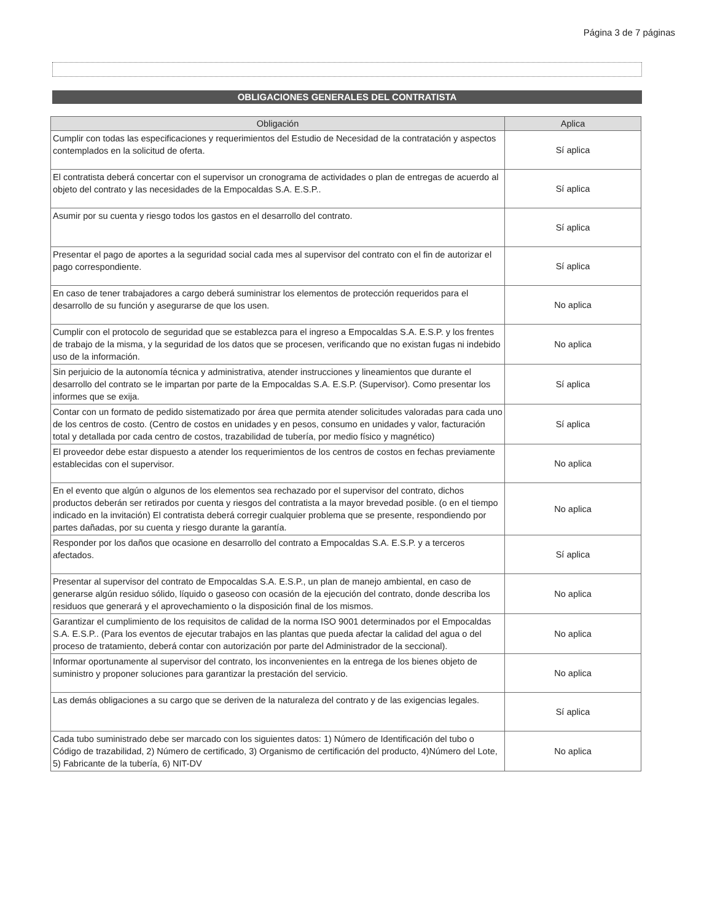Página 3 de 7 páginas
OBLIGACIONES GENERALES DEL CONTRATISTA
| Obligación | Aplica |
| --- | --- |
| Cumplir con todas las especificaciones y requerimientos del Estudio de Necesidad de la contratación y aspectos contemplados en la solicitud de oferta. | Sí aplica |
| El contratista deberá concertar con el supervisor un cronograma de actividades o plan de entregas de acuerdo al objeto del contrato y las necesidades de la Empocaldas S.A. E.S.P.. | Sí aplica |
| Asumir por su cuenta y riesgo todos los gastos en el desarrollo del contrato. | Sí aplica |
| Presentar el pago de aportes a la seguridad social cada mes al supervisor del contrato con el fin de autorizar el pago correspondiente. | Sí aplica |
| En caso de tener trabajadores a cargo deberá suministrar los elementos de protección requeridos para el desarrollo de su función y asegurarse de que los usen. | No aplica |
| Cumplir con el protocolo de seguridad que se establezca para el ingreso a Empocaldas S.A. E.S.P. y los frentes de trabajo de la misma, y la seguridad de los datos que se procesen, verificando que no existan fugas ni indebido uso de la información. | No aplica |
| Sin perjuicio de la autonomía técnica y administrativa, atender instrucciones y lineamientos que durante el desarrollo del contrato se le impartan por parte de la Empocaldas S.A. E.S.P. (Supervisor). Como presentar los informes que se exija. | Sí aplica |
| Contar con un formato de pedido sistematizado por área que permita atender solicitudes valoradas para cada uno de los centros de costo. (Centro de costos en unidades y en pesos, consumo en unidades y valor, facturación total y detallada por cada centro de costos, trazabilidad de tubería, por medio físico y magnético) | Sí aplica |
| El proveedor debe estar dispuesto a atender los requerimientos de los centros de costos en fechas previamente establecidas con el supervisor. | No aplica |
| En el evento que algún o algunos de los elementos sea rechazado por el supervisor del contrato, dichos productos deberán ser retirados por cuenta y riesgos del contratista a la mayor brevedad posible. (o en el tiempo indicado en la invitación) El contratista deberá corregir cualquier problema que se presente, respondiendo por partes dañadas, por su cuenta y riesgo durante la garantía. | No aplica |
| Responder por los daños que ocasione en desarrollo del contrato a Empocaldas S.A. E.S.P. y a terceros afectados. | Sí aplica |
| Presentar al supervisor del contrato de Empocaldas S.A. E.S.P., un plan de manejo ambiental, en caso de generarse algún residuo sólido, líquido o gaseoso con ocasión de la ejecución del contrato, donde describa los residuos que generará y el aprovechamiento o la disposición final de los mismos. | No aplica |
| Garantizar el cumplimiento de los requisitos de calidad de la norma ISO 9001 determinados por el Empocaldas S.A. E.S.P.. (Para los eventos de ejecutar trabajos en las plantas que pueda afectar la calidad del agua o del proceso de tratamiento, deberá contar con autorización por parte del Administrador de la seccional). | No aplica |
| Informar oportunamente al supervisor del contrato, los inconvenientes en la entrega de los bienes objeto de suministro y proponer soluciones para garantizar la prestación del servicio. | No aplica |
| Las demás obligaciones a su cargo que se deriven de la naturaleza del contrato y de las exigencias legales. | Sí aplica |
| Cada tubo suministrado debe ser marcado con los siguientes datos: 1) Número de Identificación del tubo o Código de trazabilidad, 2) Número de certificado, 3) Organismo de certificación del producto, 4)Número del Lote, 5) Fabricante de la tubería, 6) NIT-DV | No aplica |